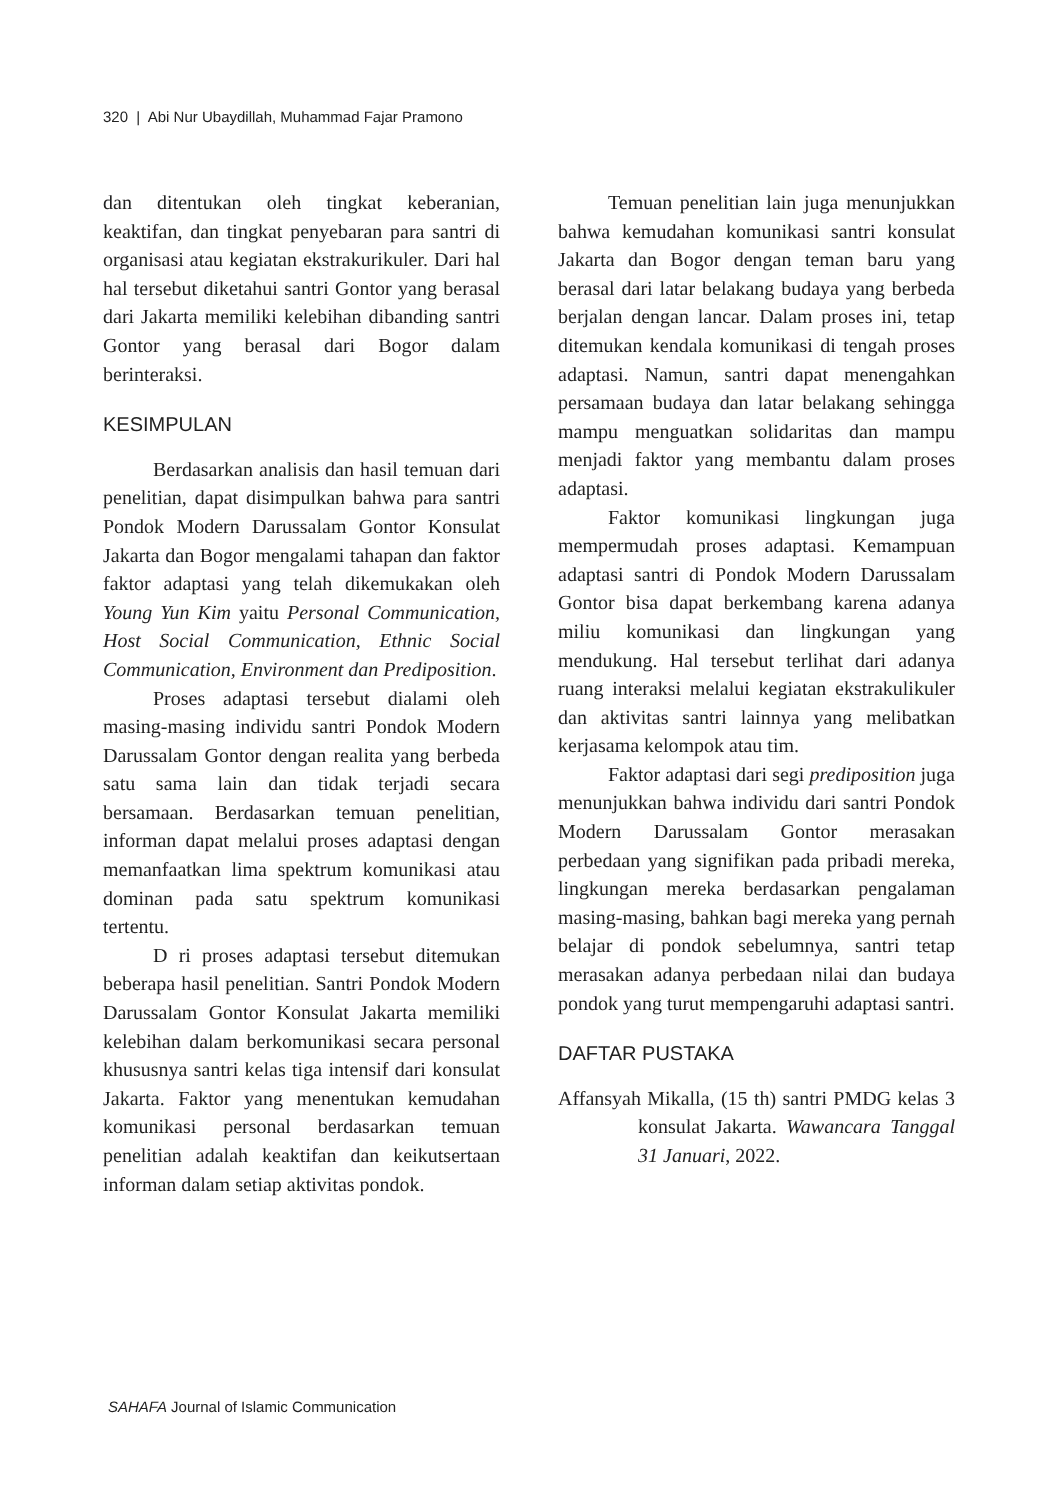320 | Abi Nur Ubaydillah, Muhammad Fajar Pramono
dan ditentukan oleh tingkat keberanian, keaktifan, dan tingkat penyebaran para santri di organisasi atau kegiatan ekstrakurikuler. Dari hal hal tersebut diketahui santri Gontor yang berasal dari Jakarta memiliki kelebihan dibanding santri Gontor yang berasal dari Bogor dalam berinteraksi.
KESIMPULAN
Berdasarkan analisis dan hasil temuan dari penelitian, dapat disimpulkan bahwa para santri Pondok Modern Darussalam Gontor Konsulat Jakarta dan Bogor mengalami tahapan dan faktor faktor adaptasi yang telah dikemukakan oleh Young Yun Kim yaitu Personal Communication, Host Social Communication, Ethnic Social Communication, Environment dan Prediposition.
Proses adaptasi tersebut dialami oleh masing-masing individu santri Pondok Modern Darussalam Gontor dengan realita yang berbeda satu sama lain dan tidak terjadi secara bersamaan. Berdasarkan temuan penelitian, informan dapat melalui proses adaptasi dengan memanfaatkan lima spektrum komunikasi atau dominan pada satu spektrum komunikasi tertentu.
D ri proses adaptasi tersebut ditemukan beberapa hasil penelitian. Santri Pondok Modern Darussalam Gontor Konsulat Jakarta memiliki kelebihan dalam berkomunikasi secara personal khususnya santri kelas tiga intensif dari konsulat Jakarta. Faktor yang menentukan kemudahan komunikasi personal berdasarkan temuan penelitian adalah keaktifan dan keikutsertaan informan dalam setiap aktivitas pondok.
Temuan penelitian lain juga menunjukkan bahwa kemudahan komunikasi santri konsulat Jakarta dan Bogor dengan teman baru yang berasal dari latar belakang budaya yang berbeda berjalan dengan lancar. Dalam proses ini, tetap ditemukan kendala komunikasi di tengah proses adaptasi. Namun, santri dapat menengahkan persamaan budaya dan latar belakang sehingga mampu menguatkan solidaritas dan mampu menjadi faktor yang membantu dalam proses adaptasi.
Faktor komunikasi lingkungan juga mempermudah proses adaptasi. Kemampuan adaptasi santri di Pondok Modern Darussalam Gontor bisa dapat berkembang karena adanya miliu komunikasi dan lingkungan yang mendukung. Hal tersebut terlihat dari adanya ruang interaksi melalui kegiatan ekstrakulikuler dan aktivitas santri lainnya yang melibatkan kerjasama kelompok atau tim.
Faktor adaptasi dari segi prediposition juga menunjukkan bahwa individu dari santri Pondok Modern Darussalam Gontor merasakan perbedaan yang signifikan pada pribadi mereka, lingkungan mereka berdasarkan pengalaman masing-masing, bahkan bagi mereka yang pernah belajar di pondok sebelumnya, santri tetap merasakan adanya perbedaan nilai dan budaya pondok yang turut mempengaruhi adaptasi santri.
DAFTAR PUSTAKA
Affansyah Mikalla, (15 th) santri PMDG kelas 3 konsulat Jakarta. Wawancara Tanggal 31 Januari, 2022.
SAHAFA Journal of Islamic Communication